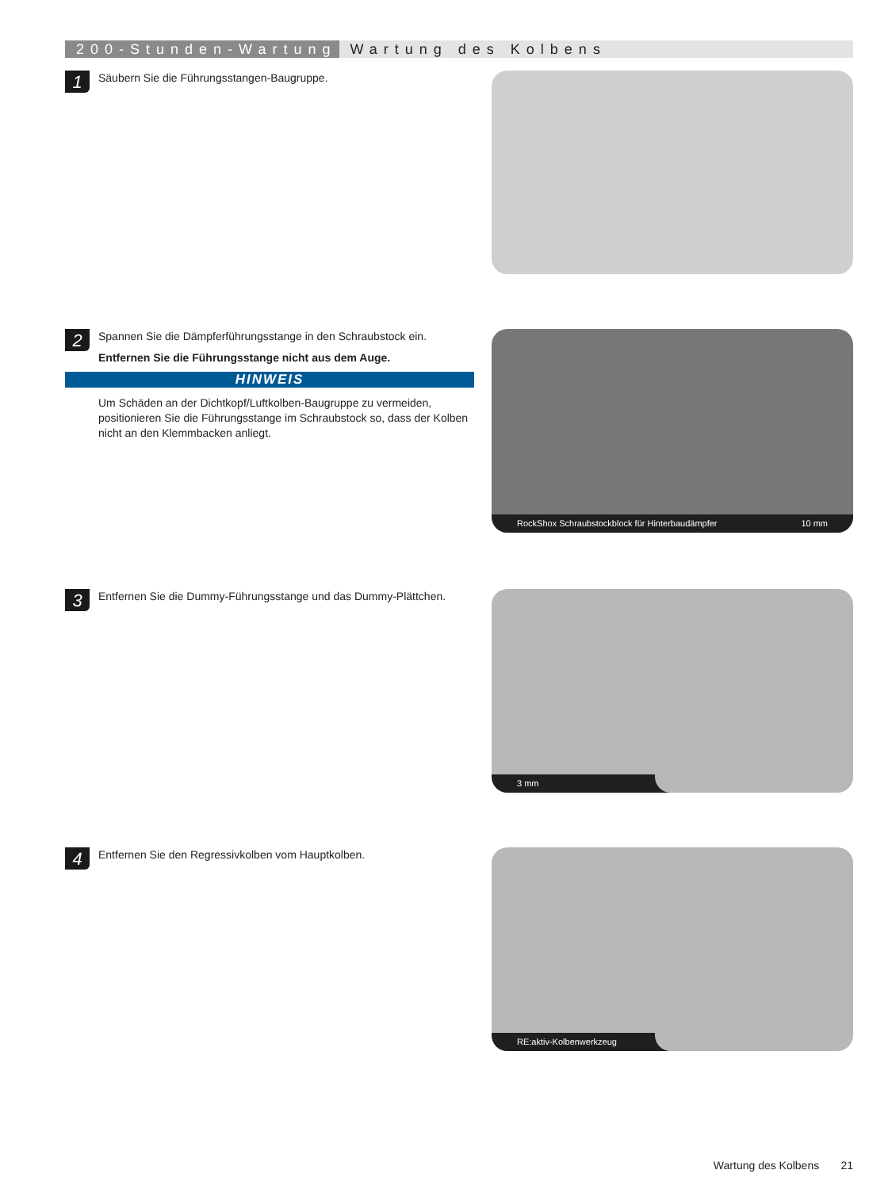200-Stunden-Wartung Wartung des Kolbens
1
Säubern Sie die Führungsstangen-Baugruppe.
2
Spannen Sie die Dämpferführungsstange in den Schraubstock ein.
Entfernen Sie die Führungsstange nicht aus dem Auge.
HINWEIS
Um Schäden an der Dichtkopf/Luftkolben-Baugruppe zu vermeiden, positionieren Sie die Führungsstange im Schraubstock so, dass der Kolben nicht an den Klemmbacken anliegt.
RockShox Schraubstockblock für Hinterbaudämpfer 10 mm
3
Entfernen Sie die Dummy-Führungsstange und das Dummy-Plättchen.
3 mm
4
Entfernen Sie den Regressivkolben vom Hauptkolben.
RE:aktiv-Kolbenwerkzeug
Wartung des Kolbens 21